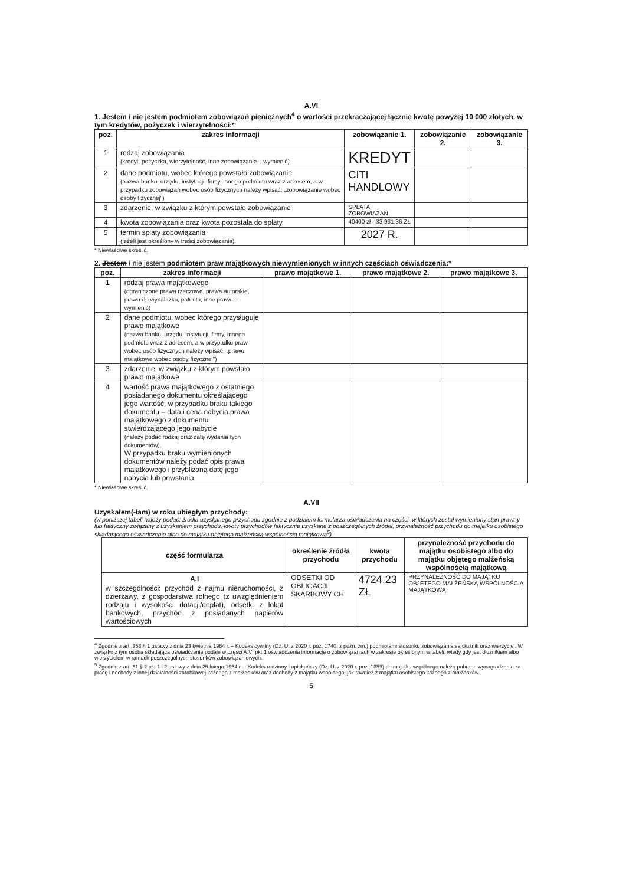A.VI
1. Jestem / nie jestem podmiotem zobowiązań pieniężnych<sup>4</sup> o wartości przekraczającej łącznie kwotę powyżej 10 000 złotych, w tym kredytów, pożyczek i wierzytelności:*
| poz. | zakres informacji | zobowiązanie 1. | zobowiązanie 2. | zobowiązanie 3. |
| --- | --- | --- | --- | --- |
| 1 | rodzaj zobowiązania (kredyt, pożyczka, wierzytelność, inne zobowiązanie – wymienić) | KREDYT | | |
| 2 | dane podmiotu, wobec którego powstało zobowiązanie (nazwa banku, urzędu, instytucji, firmy, innego podmiotu wraz z adresem, a w przypadku zobowiązań wobec osób fizycznych należy wpisać: „zobowiązanie wobec osoby fizycznej") | CITI HANDLOWY | | |
| 3 | zdarzenie, w związku z którym powstało zobowiązanie | SPŁATA ZOBOWIAZAŃ | | |
| 4 | kwota zobowiązania oraz kwota pozostała do spłaty | 40400 zł - 33 931,36 ZŁ | | |
| 5 | termin spłaty zobowiązania (jeżeli jest określony w treści zobowiązania) | 2027 R. | | |
* Niewłaściwe skreślić.
2. Jestem / nie jestem podmiotem praw majątkowych niewymienionych w innych częściach oświadczenia:*
| poz. | zakres informacji | prawo majątkowe 1. | prawo majątkowe 2. | prawo majątkowe 3. |
| --- | --- | --- | --- | --- |
| 1 | rodzaj prawa majątkowego (ograniczone prawa rzeczowe, prawa autorskie, prawa do wynalazku, patentu, inne prawo – wymienić) | | | |
| 2 | dane podmiotu, wobec którego przysługuje prawo majątkowe (nazwa banku, urzędu, instytucji, firmy, innego podmiotu wraz z adresem, a w przypadku praw wobec osób fizycznych należy wpisać: „prawo majątkowe wobec osoby fizycznej") | | | |
| 3 | zdarzenie, w związku z którym powstało prawo majątkowe | | | |
| 4 | wartość prawa majątkowego z ostatniego posiadanego dokumentu określającego jego wartość, w przypadku braku takiego dokumentu – data i cena nabycia prawa majątkowego z dokumentu stwierdzającego jego nabycie (należy podać rodzaj oraz datę wydania tych dokumentów). W przypadku braku wymienionych dokumentów należy podać opis prawa majątkowego i przybliżoną datę jego nabycia lub powstania | | | |
* Niewłaściwe skreślić.
A.VII
Uzyskałem(-łam) w roku ubiegłym przychody:
(w poniższej tabeli należy podać: źródła uzyskanego przychodu zgodnie z podziałem formularza oświadczenia na części, w których został wymieniony stan prawny lub faktyczny związany z uzyskaniem przychodu, kwoty przychodów faktycznie uzyskane z poszczególnych źródeł, przynależność przychodu do majątku osobistego składającego oświadczenie albo do majątku objętego małżeńską wspólnością majątkową<sup>5</sup>)
| część formularza | określenie źródła przychodu | kwota przychodu | przynależność przychodu do majątku osobistego albo do majątku objętego małżeńską wspólnością majątkową |
| --- | --- | --- | --- |
| A.I w szczególności: przychód z najmu nieruchomości, z dzierżawy, z gospodarstwa rolnego (z uwzględnieniem rodzaju i wysokości dotacji/dopłat), odsetki z lokat bankowych, przychód z posiadanych papierów wartościowych | ODSETKI OD OBLIGACJI SKARBOWY CH | 4724,23 ZŁ | PRZYNALEŻNOŚĆ DO MAJĄTKU OBJETEGO MAŁŻEŃSKĄ WSPÓLNOŚCIĄ MAJĄTKOWĄ |
<sup>4</sup> Zgodnie z art. 353 § 1 ustawy z dnia 23 kwietnia 1964 r. – Kodeks cywilny (Dz. U. z 2020 r. poz. 1740, z późn. zm.) podmiotami stosunku zobowiązania są dłużnik oraz wierzyciel. W związku z tym osoba składająca oświadczenie podaje w części A.VI pkt 1 oświadczenia informacje o zobowiązaniach w zakresie określonym w tabeli, wtedy gdy jest dłużnikiem albo wierzycielem w ramach poszczególnych stosunków zobowiązaniowych.
<sup>5</sup> Zgodnie z art. 31 § 2 pkt 1 i 2 ustawy z dnia 25 lutego 1964 r. – Kodeks rodzinny i opiekuńczy (Dz. U. z 2020 r. poz. 1359) do majątku wspólnego należą pobrane wynagrodzenia za pracę i dochody z innej działalności zarobkowej każdego z małżonków oraz dochody z majątku wspólnego, jak również z majątku osobistego każdego z małżonków.
5